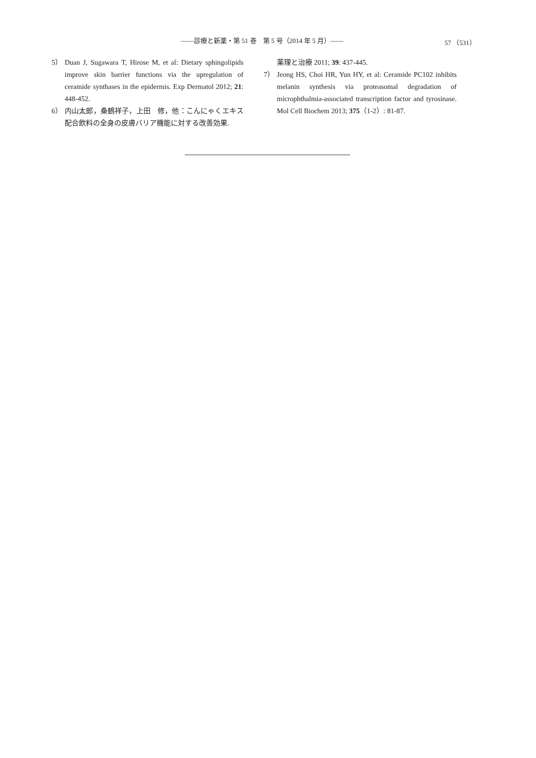――診療と新薬・第 51 巻　第 5 号（2014 年 5 月）――
57 （531）
5） Duan J, Sugawara T, Hirose M, et al: Dietary sphingolipids improve skin barrier functions via the upregulation of ceramide synthases in the epidermis. Exp Dermatol 2012; 21: 448-452.
6） 内山太郎，桑鶴祥子，上田　修，他：こんにゃくエキス配合飲料の全身の皮膚バリア機能に対する改善効果.
薬理と治療 2011; 39: 437-445.
7） Jeong HS, Choi HR, Yun HY, et al: Ceramide PC102 inhibits melanin synthesis via proteasomal degradation of microphthalmia-associated transcription factor and tyrosinase. Mol Cell Biochem 2013; 375（1-2）: 81-87.